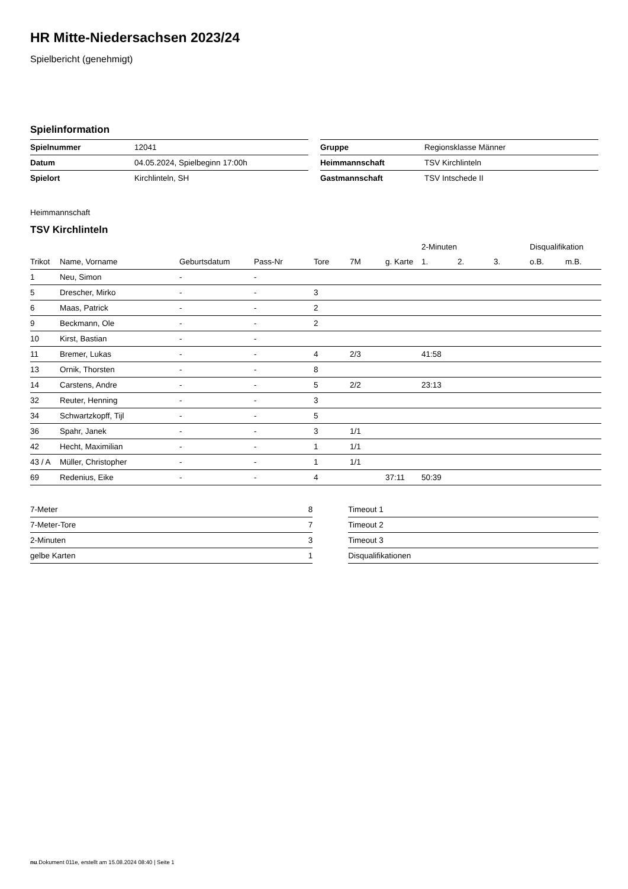HR Mitte-Niedersachsen 2023/24
Spielbericht (genehmigt)
Spielinformation
| Spielnummer | 12041 |
| Datum | 04.05.2024, Spielbeginn 17:00h |
| Spielort | Kirchlinteln, SH |
| Gruppe | Regionsklasse Männer |
| Heimmannschaft | TSV Kirchlinteln |
| Gastmannschaft | TSV Intschede II |
Heimmannschaft
TSV Kirchlinteln
| | | | | | | | 2-Minuten | | | Disqualifikation | |
| Trikot | Name, Vorname | Geburtsdatum | Pass-Nr | Tore | 7M | g. Karte | 1. | 2. | 3. | o.B. | m.B. |
| 1 | Neu, Simon | - | - | | | | | | | | |
| 5 | Drescher, Mirko | - | - | 3 | | | | | | | |
| 6 | Maas, Patrick | - | - | 2 | | | | | | | |
| 9 | Beckmann, Ole | - | - | 2 | | | | | | | |
| 10 | Kirst, Bastian | - | - | | | | | | | | |
| 11 | Bremer, Lukas | - | - | 4 | 2/3 | | 41:58 | | | | |
| 13 | Ornik, Thorsten | - | - | 8 | | | | | | | |
| 14 | Carstens, Andre | - | - | 5 | 2/2 | | 23:13 | | | | |
| 32 | Reuter, Henning | - | - | 3 | | | | | | | |
| 34 | Schwartzkopff, Tijl | - | - | 5 | | | | | | | |
| 36 | Spahr, Janek | - | - | 3 | 1/1 | | | | | | |
| 42 | Hecht, Maximilian | - | - | 1 | 1/1 | | | | | | |
| 43 / A | Müller, Christopher | - | - | 1 | 1/1 | | | | | | |
| 69 | Redenius, Eike | - | - | 4 | | 37:11 | 50:39 | | | | |
| 7-Meter | 8 |
| 7-Meter-Tore | 7 |
| 2-Minuten | 3 |
| gelbe Karten | 1 |
| Timeout 1 |
| Timeout 2 |
| Timeout 3 |
| Disqualifikationen |
nu.Dokument 011e, erstellt am 15.08.2024 08:40 | Seite 1